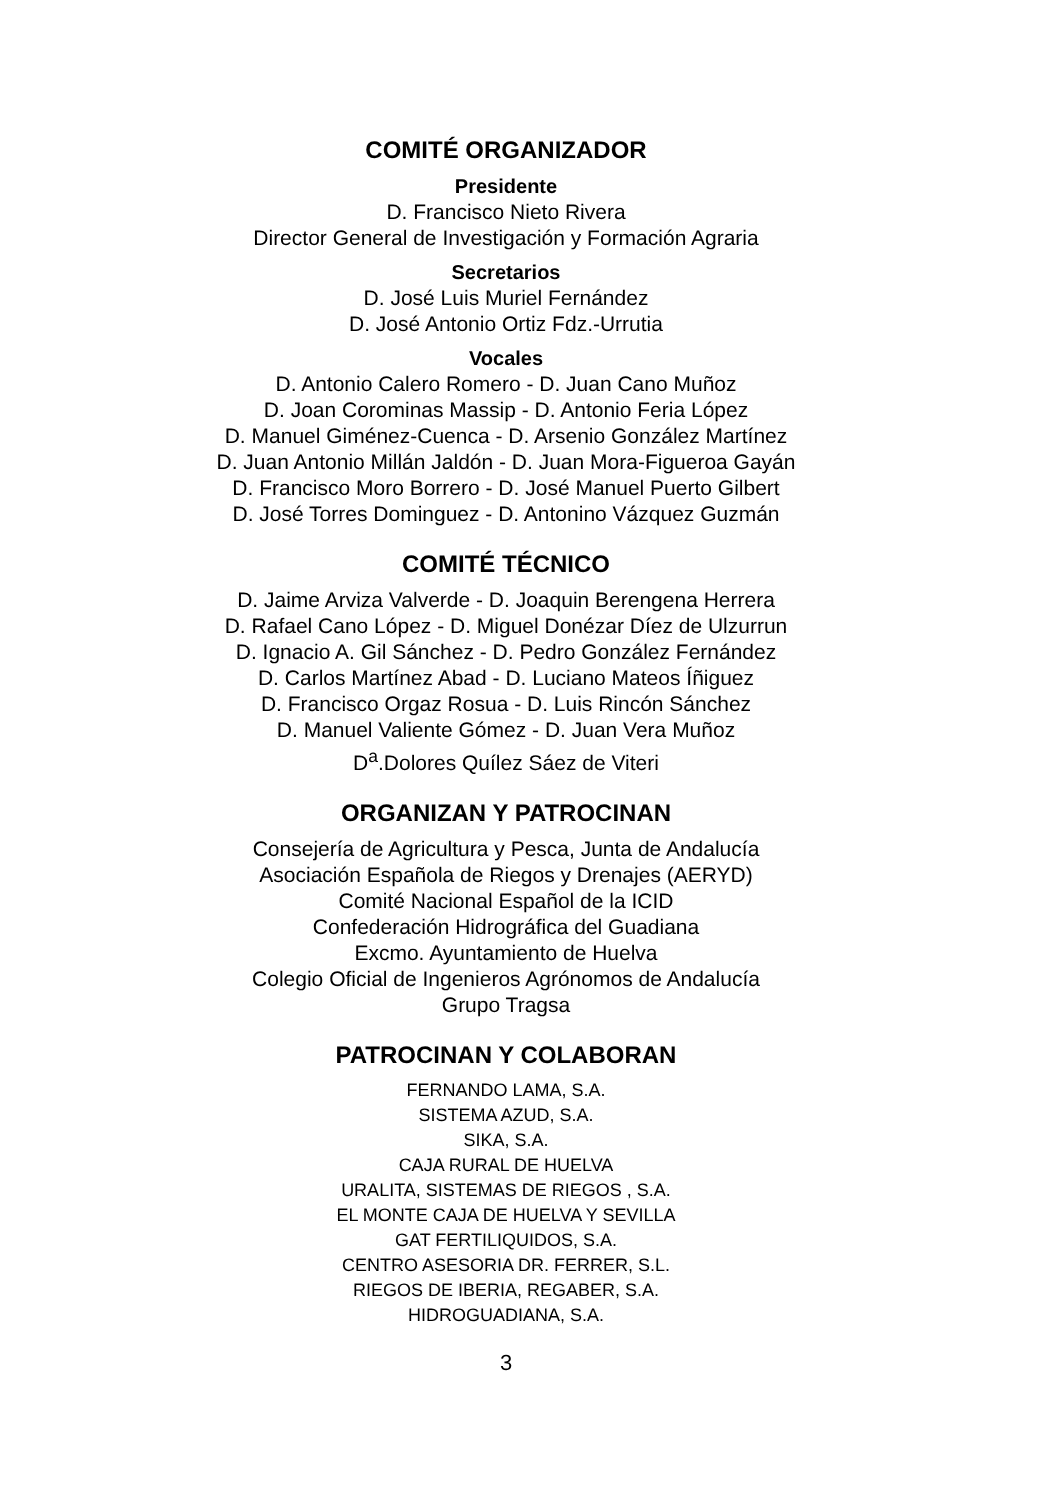COMITÉ ORGANIZADOR
Presidente
D. Francisco Nieto Rivera
Director General de Investigación y Formación Agraria
Secretarios
D. José Luis Muriel Fernández
D. José Antonio Ortiz Fdz.-Urrutia
Vocales
D. Antonio Calero Romero - D. Juan Cano Muñoz
D. Joan Corominas Massip - D. Antonio Feria López
D. Manuel Giménez-Cuenca - D. Arsenio González Martínez
D. Juan Antonio Millán Jaldón - D. Juan Mora-Figueroa Gayán
D. Francisco Moro Borrero - D. José Manuel Puerto Gilbert
D. José Torres Dominguez - D. Antonino Vázquez Guzmán
COMITÉ TÉCNICO
D. Jaime Arviza Valverde - D. Joaquin Berengena Herrera
D. Rafael Cano López - D. Miguel Donézar Díez de Ulzurrun
D. Ignacio A. Gil Sánchez - D. Pedro González Fernández
D. Carlos Martínez Abad - D. Luciano Mateos Íñiguez
D. Francisco Orgaz Rosua - D. Luis Rincón Sánchez
D. Manuel Valiente Gómez - D. Juan Vera Muñoz
D<sup>a</sup>.Dolores Quílez Sáez de Viteri
ORGANIZAN Y PATROCINAN
Consejería de Agricultura y Pesca, Junta de Andalucía
Asociación Española de Riegos y Drenajes (AERYD)
Comité Nacional Español de la ICID
Confederación Hidrográfica del Guadiana
Excmo. Ayuntamiento de Huelva
Colegio Oficial de Ingenieros Agrónomos de Andalucía
Grupo Tragsa
PATROCINAN Y COLABORAN
FERNANDO LAMA, S.A.
SISTEMA AZUD, S.A.
SIKA, S.A.
CAJA RURAL DE HUELVA
URALITA, SISTEMAS DE RIEGOS , S.A.
EL MONTE CAJA DE HUELVA Y SEVILLA
GAT FERTILIQUIDOS, S.A.
CENTRO ASESORIA DR. FERRER, S.L.
RIEGOS DE IBERIA, REGABER, S.A.
HIDROGUADIANA, S.A.
3